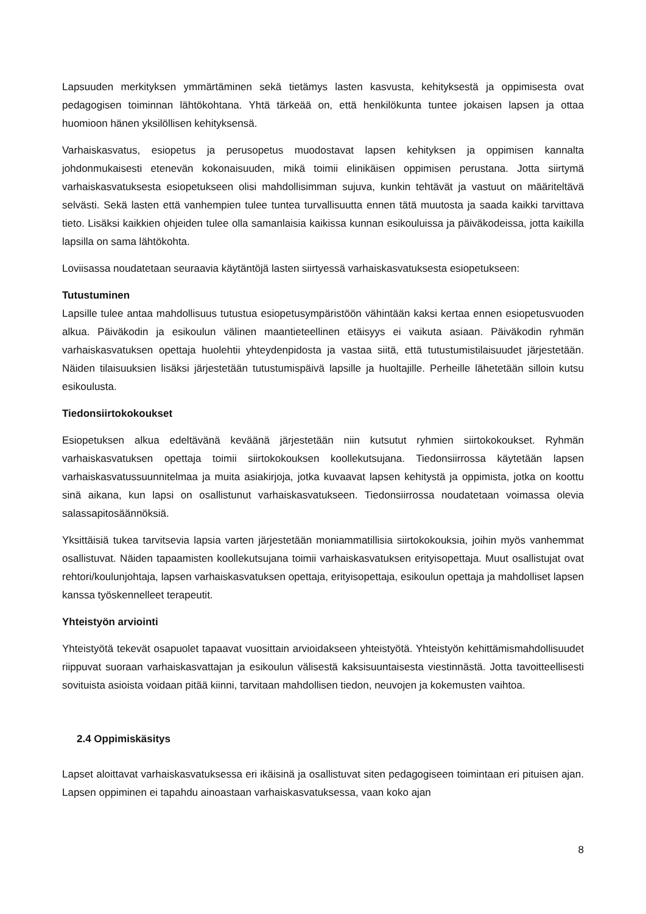Lapsuuden merkityksen ymmärtäminen sekä tietämys lasten kasvusta, kehityksestä ja oppimisesta ovat pedagogisen toiminnan lähtökohtana. Yhtä tärkeää on, että henkilökunta tuntee jokaisen lapsen ja ottaa huomioon hänen yksilöllisen kehityksensä.
Varhaiskasvatus, esiopetus ja perusopetus muodostavat lapsen kehityksen ja oppimisen kannalta johdonmukaisesti etenevän kokonaisuuden, mikä toimii elinikäisen oppimisen perustana. Jotta siirtymä varhaiskasvatuksesta esiopetukseen olisi mahdollisimman sujuva, kunkin tehtävät ja vastuut on määriteltävä selvästi. Sekä lasten että vanhempien tulee tuntea turvallisuutta ennen tätä muutosta ja saada kaikki tarvittava tieto. Lisäksi kaikkien ohjeiden tulee olla samanlaisia kaikissa kunnan esikouluissa ja päiväkodeissa, jotta kaikilla lapsilla on sama lähtökohta.
Loviisassa noudatetaan seuraavia käytäntöjä lasten siirtyessä varhaiskasvatuksesta esiopetukseen:
Tutustuminen
Lapsille tulee antaa mahdollisuus tutustua esiopetusympäristöön vähintään kaksi kertaa ennen esiopetusvuoden alkua. Päiväkodin ja esikoulun välinen maantieteellinen etäisyys ei vaikuta asiaan. Päiväkodin ryhmän varhaiskasvatuksen opettaja huolehtii yhteydenpidosta ja vastaa siitä, että tutustumistilaisuudet järjestetään. Näiden tilaisuuksien lisäksi järjestetään tutustumispäivä lapsille ja huoltajille. Perheille lähetetään silloin kutsu esikoulusta.
Tiedonsiirtokokoukset
Esiopetuksen alkua edeltävänä keväänä järjestetään niin kutsutut ryhmien siirtokokoukset. Ryhmän varhaiskasvatuksen opettaja toimii siirtokokouksen koollekutsujana. Tiedonsiirrossa käytetään lapsen varhaiskasvatussuunnitelmaa ja muita asiakirjoja, jotka kuvaavat lapsen kehitystä ja oppimista, jotka on koottu sinä aikana, kun lapsi on osallistunut varhaiskasvatukseen. Tiedonsiirrossa noudatetaan voimassa olevia salassapitosäännöksiä.
Yksittäisiä tukea tarvitsevia lapsia varten järjestetään moniammatillisia siirtokokouksia, joihin myös vanhemmat osallistuvat. Näiden tapaamisten koollekutsujana toimii varhaiskasvatuksen erityisopettaja. Muut osallistujat ovat rehtori/koulunjohtaja, lapsen varhaiskasvatuksen opettaja, erityisopettaja, esikoulun opettaja ja mahdolliset lapsen kanssa työskennelleet terapeutit.
Yhteistyön arviointi
Yhteistyötä tekevät osapuolet tapaavat vuosittain arvioidakseen yhteistyötä. Yhteistyön kehittämismahdollisuudet riippuvat suoraan varhaiskasvattajan ja esikoulun välisestä kaksisuuntaisesta viestinnästä. Jotta tavoitteellisesti sovituista asioista voidaan pitää kiinni, tarvitaan mahdollisen tiedon, neuvojen ja kokemusten vaihtoa.
2.4 Oppimiskäsitys
Lapset aloittavat varhaiskasvatuksessa eri ikäisinä ja osallistuvat siten pedagogiseen toimintaan eri pituisen ajan. Lapsen oppiminen ei tapahdu ainoastaan varhaiskasvatuksessa, vaan koko ajan
8